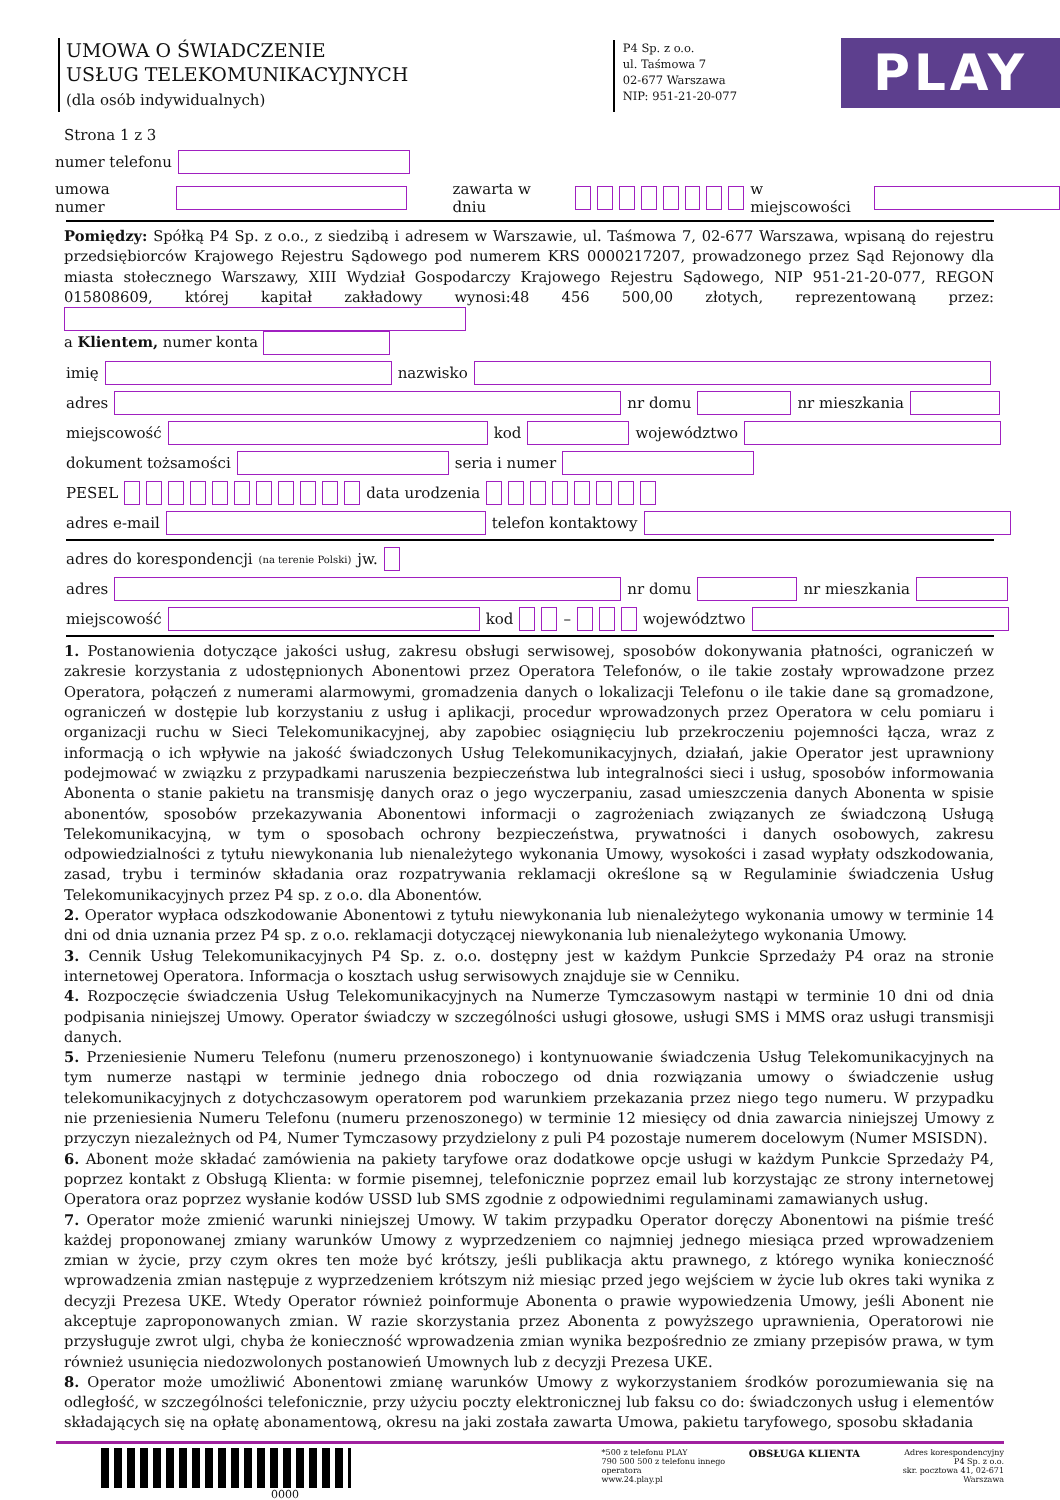UMOWA O ŚWIADCZENIE
USŁUG TELEKOMUNIKACYJNYCH
(dla osób indywidualnych)
P4 Sp. z o.o.
ul. Taśmowa 7
02-677 Warszawa
NIP: 951-21-20-077
PLAY
Strona 1 z 3
numer telefonu
umowa numer zawarta w dniu w miejscowości
Pomiędzy: Spółką P4 Sp. z o.o., z siedzibą i adresem w Warszawie, ul. Taśmowa 7, 02-677 Warszawa, wpisaną do rejestru przedsiębiorców Krajowego Rejestru Sądowego pod numerem KRS 0000217207, prowadzonego przez Sąd Rejonowy dla miasta stołecznego Warszawy, XIII Wydział Gospodarczy Krajowego Rejestru Sądowego, NIP 951-21-20-077, REGON 015808609, której kapitał zakładowy wynosi:48 456 500,00 złotych, reprezentowaną przez:
a Klientem, numer konta
imię nazwisko
adres nr domu nr mieszkania
miejscowość kod województwo
dokument tożsamości seria i numer
PESEL data urodzenia
adres e-mail telefon kontaktowy
adres do korespondencji (na terenie Polski) jw.
adres nr domu nr mieszkania
miejscowość kod – województwo
1. Postanowienia dotyczące jakości usług, zakresu obsługi serwisowej, sposobów dokonywania płatności, ograniczeń w zakresie korzystania z udostępnionych Abonentowi przez Operatora Telefonów, o ile takie zostały wprowadzone przez Operatora, połączeń z numerami alarmowymi, gromadzenia danych o lokalizacji Telefonu o ile takie dane są gromadzone, ograniczeń w dostępie lub korzystaniu z usług i aplikacji, procedur wprowadzonych przez Operatora w celu pomiaru i organizacji ruchu w Sieci Telekomunikacyjnej, aby zapobiec osiągnięciu lub przekroczeniu pojemności łącza, wraz z informacją o ich wpływie na jakość świadczonych Usług Telekomunikacyjnych, działań, jakie Operator jest uprawniony podejmować w związku z przypadkami naruszenia bezpieczeństwa lub integralności sieci i usług, sposobów informowania Abonenta o stanie pakietu na transmisję danych oraz o jego wyczerpaniu, zasad umieszczenia danych Abonenta w spisie abonentów, sposobów przekazywania Abonentowi informacji o zagrożeniach związanych ze świadczoną Usługą Telekomunikacyjną, w tym o sposobach ochrony bezpieczeństwa, prywatności i danych osobowych, zakresu odpowiedzialności z tytułu niewykonania lub nienależytego wykonania Umowy, wysokości i zasad wypłaty odszkodowania, zasad, trybu i terminów składania oraz rozpatrywania reklamacji określone są w Regulaminie świadczenia Usług Telekomunikacyjnych przez P4 sp. z o.o. dla Abonentów.
2. Operator wypłaca odszkodowanie Abonentowi z tytułu niewykonania lub nienależytego wykonania umowy w terminie 14 dni od dnia uznania przez P4 sp. z o.o. reklamacji dotyczącej niewykonania lub nienależytego wykonania Umowy.
3. Cennik Usług Telekomunikacyjnych P4 Sp. z. o.o. dostępny jest w każdym Punkcie Sprzedaży P4 oraz na stronie internetowej Operatora. Informacja o kosztach usług serwisowych znajduje sie w Cenniku.
4. Rozpoczęcie świadczenia Usług Telekomunikacyjnych na Numerze Tymczasowym nastąpi w terminie 10 dni od dnia podpisania niniejszej Umowy. Operator świadczy w szczególności usługi głosowe, usługi SMS i MMS oraz usługi transmisji danych.
5. Przeniesienie Numeru Telefonu (numeru przenoszonego) i kontynuowanie świadczenia Usług Telekomunikacyjnych na tym numerze nastąpi w terminie jednego dnia roboczego od dnia rozwiązania umowy o świadczenie usług telekomunikacyjnych z dotychczasowym operatorem pod warunkiem przekazania przez niego tego numeru. W przypadku nie przeniesienia Numeru Telefonu (numeru przenoszonego) w terminie 12 miesięcy od dnia zawarcia niniejszej Umowy z przyczyn niezależnych od P4, Numer Tymczasowy przydzielony z puli P4 pozostaje numerem docelowym (Numer MSISDN).
6. Abonent może składać zamówienia na pakiety taryfowe oraz dodatkowe opcje usługi w każdym Punkcie Sprzedaży P4, poprzez kontakt z Obsługą Klienta: w formie pisemnej, telefonicznie poprzez email lub korzystając ze strony internetowej Operatora oraz poprzez wysłanie kodów USSD lub SMS zgodnie z odpowiednimi regulaminami zamawianych usług.
7. Operator może zmienić warunki niniejszej Umowy. W takim przypadku Operator doręczy Abonentowi na piśmie treść każdej proponowanej zmiany warunków Umowy z wyprzedzeniem co najmniej jednego miesiąca przed wprowadzeniem zmian w życie, przy czym okres ten może być krótszy, jeśli publikacja aktu prawnego, z którego wynika konieczność wprowadzenia zmian następuje z wyprzedzeniem krótszym niż miesiąc przed jego wejściem w życie lub okres taki wynika z decyzji Prezesa UKE. Wtedy Operator również poinformuje Abonenta o prawie wypowiedzenia Umowy, jeśli Abonent nie akceptuje zaproponowanych zmian. W razie skorzystania przez Abonenta z powyższego uprawnienia, Operatorowi nie przysługuje zwrot ulgi, chyba że konieczność wprowadzenia zmian wynika bezpośrednio ze zmiany przepisów prawa, w tym również usunięcia niedozwolonych postanowień Umownych lub z decyzji Prezesa UKE.
8. Operator może umożliwić Abonentowi zmianę warunków Umowy z wykorzystaniem środków porozumiewania się na odległość, w szczególności telefonicznie, przy użyciu poczty elektronicznej lub faksu co do: świadczonych usług i elementów składających się na opłatę abonamentową, okresu na jaki została zawarta Umowa, pakietu taryfowego, sposobu składania
0000
*500 z telefonu PLAY
790 500 500 z telefonu innego operatora
www.24.play.pl
OBSŁUGA KLIENTA
Adres korespondencyjny
P4 Sp. z o.o.
skr. pocztowa 41, 02-671 Warszawa